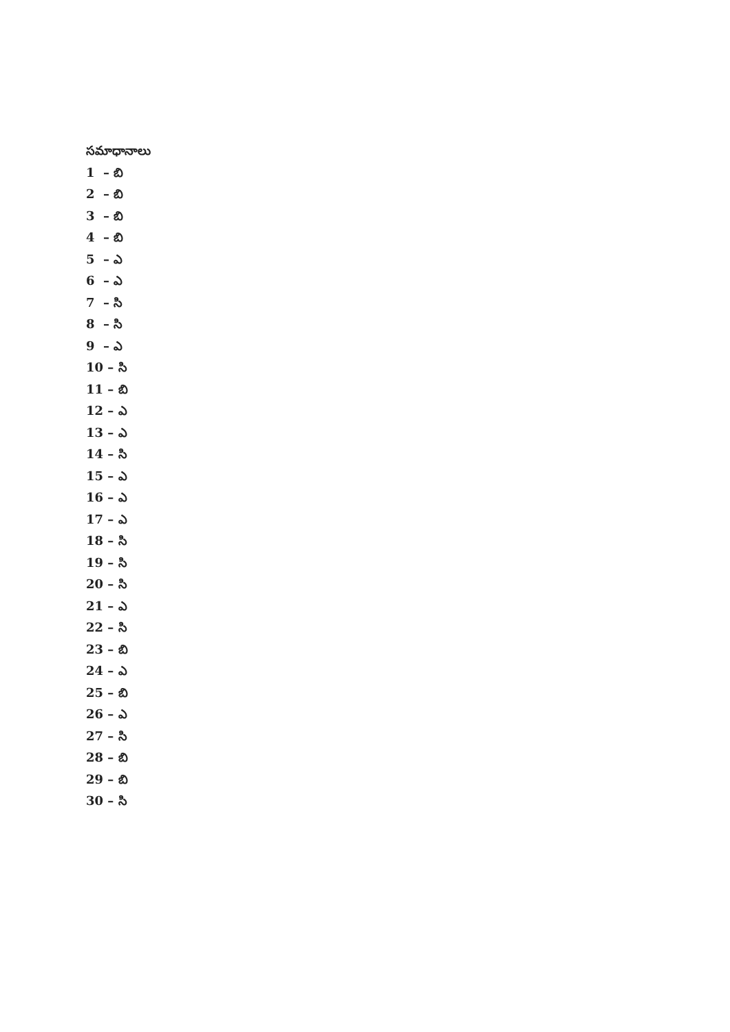సమాధానాలు
1 – బి
2 – బి
3 – బి
4 – బి
5 – ఎ
6 – ఎ
7 – సి
8 – సి
9 – ఎ
10 – సి
11 – బి
12 – ఎ
13 – ఎ
14 – సి
15 – ఎ
16 – ఎ
17 – ఎ
18 – సి
19 – సి
20 – సి
21 – ఎ
22 – సి
23 – బి
24 – ఎ
25 – బి
26 – ఎ
27 – సి
28 – బి
29 – బి
30 – సి